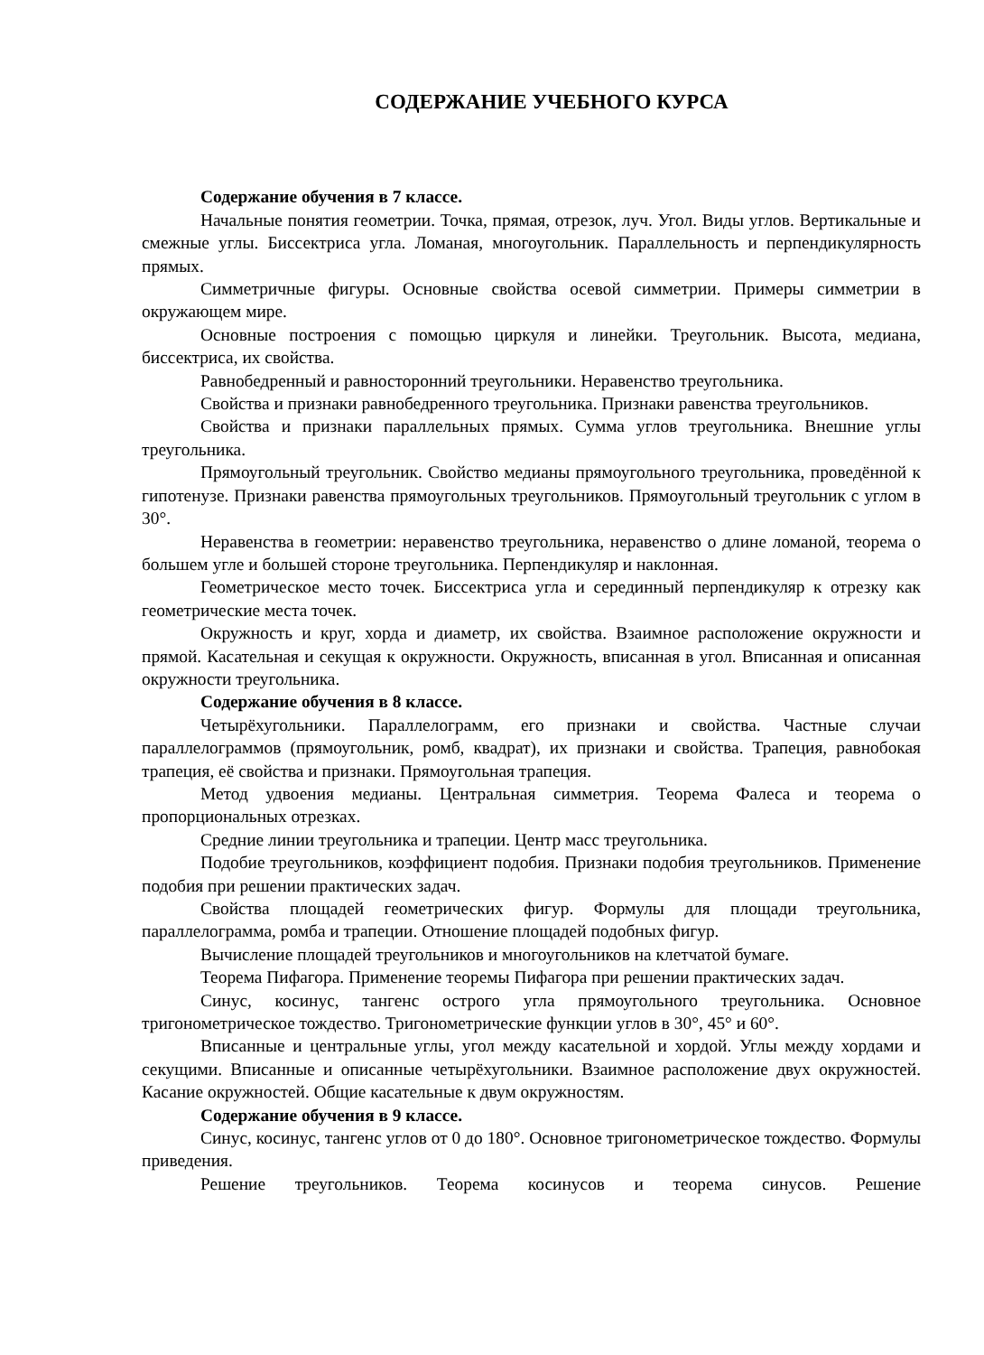СОДЕРЖАНИЕ УЧЕБНОГО КУРСА
Содержание обучения в 7 классе.
Начальные понятия геометрии. Точка, прямая, отрезок, луч. Угол. Виды углов. Вертикальные и смежные углы. Биссектриса угла. Ломаная, многоугольник. Параллельность и перпендикулярность прямых.
Симметричные фигуры. Основные свойства осевой симметрии. Примеры симметрии в окружающем мире.
Основные построения с помощью циркуля и линейки. Треугольник. Высота, медиана, биссектриса, их свойства.
Равнобедренный и равносторонний треугольники. Неравенство треугольника.
Свойства и признаки равнобедренного треугольника. Признаки равенства треугольников.
Свойства и признаки параллельных прямых. Сумма углов треугольника. Внешние углы треугольника.
Прямоугольный треугольник. Свойство медианы прямоугольного треугольника, проведённой к гипотенузе. Признаки равенства прямоугольных треугольников. Прямоугольный треугольник с углом в 30°.
Неравенства в геометрии: неравенство треугольника, неравенство о длине ломаной, теорема о большем угле и большей стороне треугольника. Перпендикуляр и наклонная.
Геометрическое место точек. Биссектриса угла и серединный перпендикуляр к отрезку как геометрические места точек.
Окружность и круг, хорда и диаметр, их свойства. Взаимное расположение окружности и прямой. Касательная и секущая к окружности. Окружность, вписанная в угол. Вписанная и описанная окружности треугольника.
Содержание обучения в 8 классе.
Четырёхугольники. Параллелограмм, его признаки и свойства. Частные случаи параллелограммов (прямоугольник, ромб, квадрат), их признаки и свойства. Трапеция, равнобокая трапеция, её свойства и признаки. Прямоугольная трапеция.
Метод удвоения медианы. Центральная симметрия. Теорема Фалеса и теорема о пропорциональных отрезках.
Средние линии треугольника и трапеции. Центр масс треугольника.
Подобие треугольников, коэффициент подобия. Признаки подобия треугольников. Применение подобия при решении практических задач.
Свойства площадей геометрических фигур. Формулы для площади треугольника, параллелограмма, ромба и трапеции. Отношение площадей подобных фигур.
Вычисление площадей треугольников и многоугольников на клетчатой бумаге.
Теорема Пифагора. Применение теоремы Пифагора при решении практических задач.
Синус, косинус, тангенс острого угла прямоугольного треугольника. Основное тригонометрическое тождество. Тригонометрические функции углов в 30°, 45° и 60°.
Вписанные и центральные углы, угол между касательной и хордой. Углы между хордами и секущими. Вписанные и описанные четырёхугольники. Взаимное расположение двух окружностей. Касание окружностей. Общие касательные к двум окружностям.
Содержание обучения в 9 классе.
Синус, косинус, тангенс углов от 0 до 180°. Основное тригонометрическое тождество. Формулы приведения.
Решение треугольников. Теорема косинусов и теорема синусов. Решение